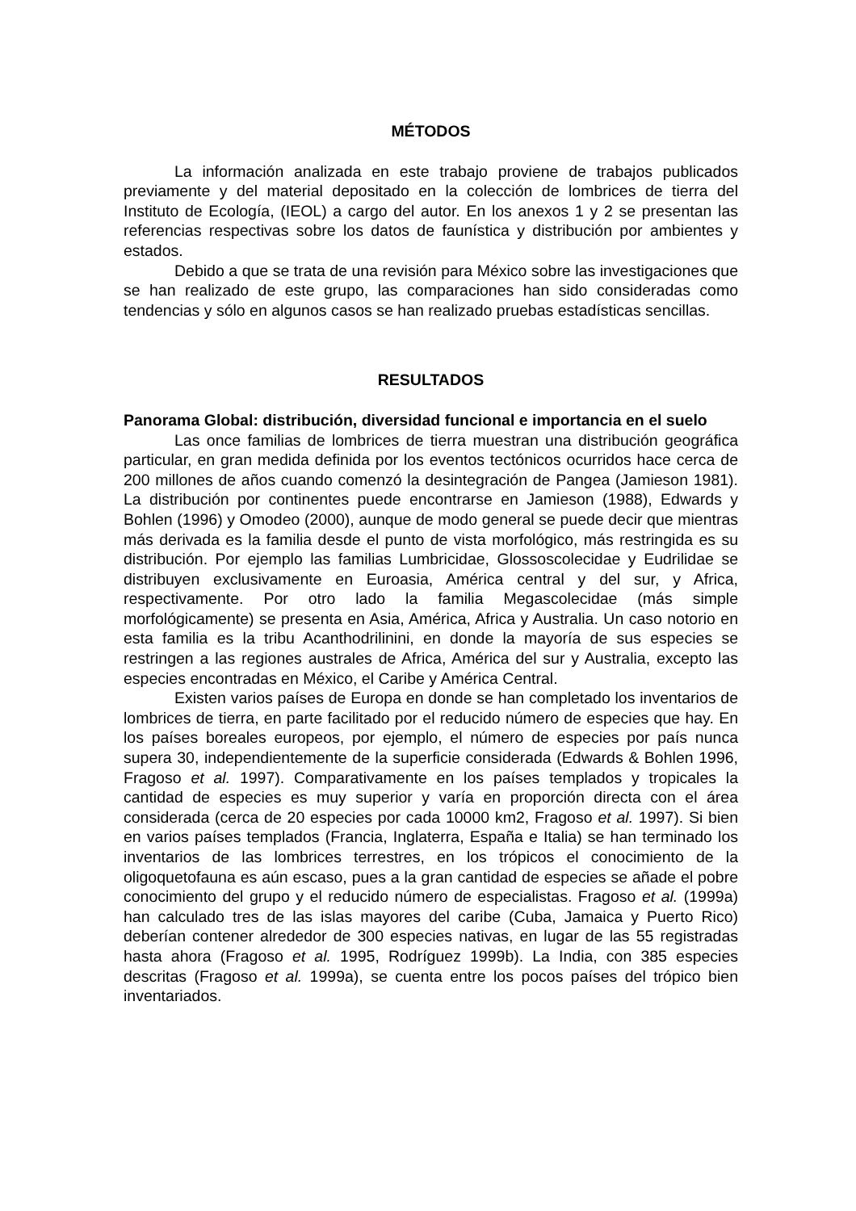MÉTODOS
La información analizada en este trabajo proviene de trabajos publicados previamente y del material depositado en la colección de lombrices de tierra del Instituto de Ecología, (IEOL) a cargo del autor. En los anexos 1 y 2 se presentan las referencias respectivas sobre los datos de faunística y distribución por ambientes y estados.
Debido a que se trata de una revisión para México sobre las investigaciones que se han realizado de este grupo, las comparaciones han sido consideradas como tendencias y sólo en algunos casos se han realizado pruebas estadísticas sencillas.
RESULTADOS
Panorama Global: distribución, diversidad funcional e importancia en el suelo
Las once familias de lombrices de tierra muestran una distribución geográfica particular, en gran medida definida por los eventos tectónicos ocurridos hace cerca de 200 millones de años cuando comenzó la desintegración de Pangea (Jamieson 1981). La distribución por continentes puede encontrarse en Jamieson (1988), Edwards y Bohlen (1996) y Omodeo (2000), aunque de modo general se puede decir que mientras más derivada es la familia desde el punto de vista morfológico, más restringida es su distribución. Por ejemplo las familias Lumbricidae, Glossoscolecidae y Eudrilidae se distribuyen exclusivamente en Euroasia, América central y del sur, y Africa, respectivamente. Por otro lado la familia Megascolecidae (más simple morfológicamente) se presenta en Asia, América, Africa y Australia. Un caso notorio en esta familia es la tribu Acanthodrilinini, en donde la mayoría de sus especies se restringen a las regiones australes de Africa, América del sur y Australia, excepto las especies encontradas en México, el Caribe y América Central.
Existen varios países de Europa en donde se han completado los inventarios de lombrices de tierra, en parte facilitado por el reducido número de especies que hay. En los países boreales europeos, por ejemplo, el número de especies por país nunca supera 30, independientemente de la superficie considerada (Edwards & Bohlen 1996, Fragoso et al. 1997). Comparativamente en los países templados y tropicales la cantidad de especies es muy superior y varía en proporción directa con el área considerada (cerca de 20 especies por cada 10000 km2, Fragoso et al. 1997). Si bien en varios países templados (Francia, Inglaterra, España e Italia) se han terminado los inventarios de las lombrices terrestres, en los trópicos el conocimiento de la oligoquetofauna es aún escaso, pues a la gran cantidad de especies se añade el pobre conocimiento del grupo y el reducido número de especialistas. Fragoso et al. (1999a) han calculado tres de las islas mayores del caribe (Cuba, Jamaica y Puerto Rico) deberían contener alrededor de 300 especies nativas, en lugar de las 55 registradas hasta ahora (Fragoso et al. 1995, Rodríguez 1999b). La India, con 385 especies descritas (Fragoso et al. 1999a), se cuenta entre los pocos países del trópico bien inventariados.